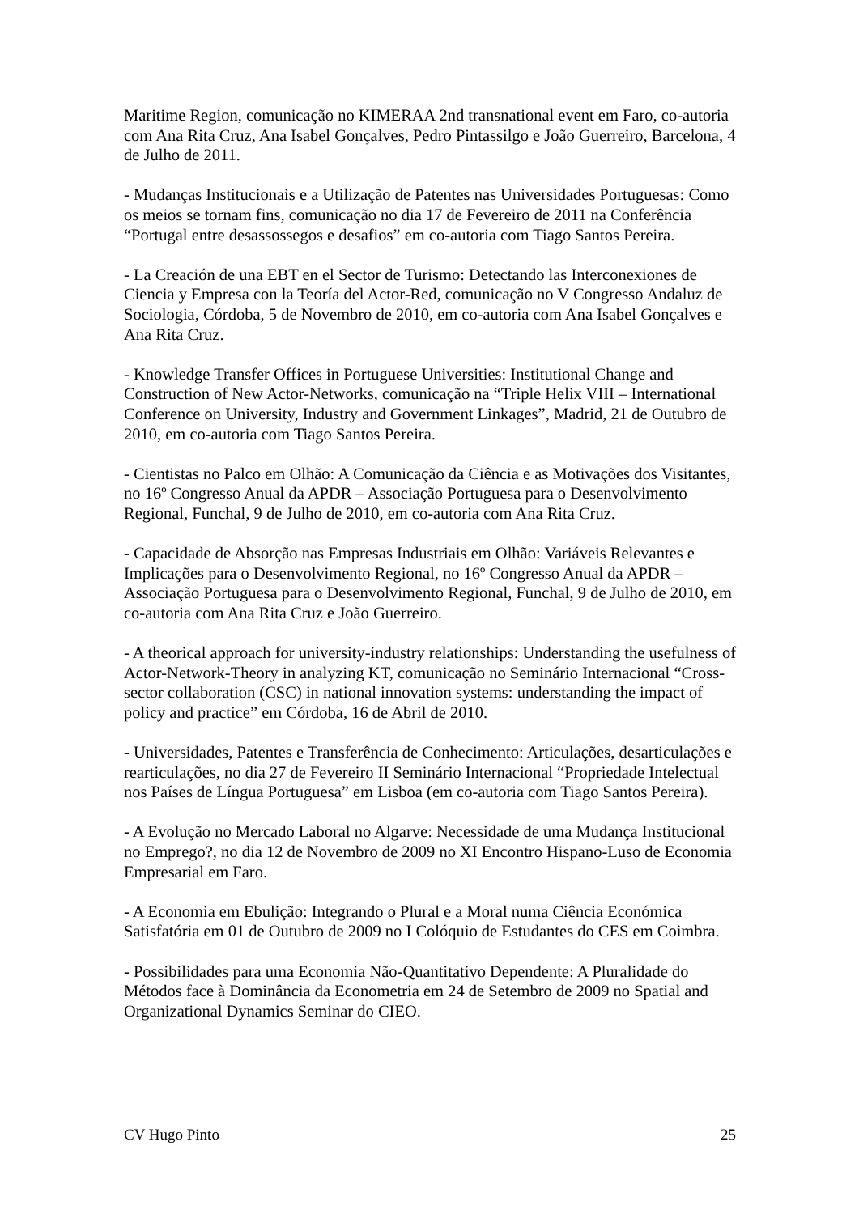Maritime Region, comunicação no KIMERAA 2nd transnational event em Faro, co-autoria com Ana Rita Cruz, Ana Isabel Gonçalves, Pedro Pintassilgo e João Guerreiro, Barcelona, 4 de Julho de 2011.
- Mudanças Institucionais e a Utilização de Patentes nas Universidades Portuguesas: Como os meios se tornam fins, comunicação no dia 17 de Fevereiro de 2011 na Conferência “Portugal entre desassossegos e desafios” em co-autoria com Tiago Santos Pereira.
- La Creación de una EBT en el Sector de Turismo: Detectando las Interconexiones de Ciencia y Empresa con la Teoría del Actor-Red, comunicação no V Congresso Andaluz de Sociologia, Córdoba, 5 de Novembro de 2010, em co-autoria com Ana Isabel Gonçalves e Ana Rita Cruz.
- Knowledge Transfer Offices in Portuguese Universities: Institutional Change and Construction of New Actor-Networks, comunicação na “Triple Helix VIII – International Conference on University, Industry and Government Linkages”, Madrid, 21 de Outubro de 2010, em co-autoria com Tiago Santos Pereira.
- Cientistas no Palco em Olhão: A Comunicação da Ciência e as Motivações dos Visitantes, no 16º Congresso Anual da APDR – Associação Portuguesa para o Desenvolvimento Regional, Funchal, 9 de Julho de 2010, em co-autoria com Ana Rita Cruz.
- Capacidade de Absorção nas Empresas Industriais em Olhão: Variáveis Relevantes e Implicações para o Desenvolvimento Regional, no 16º Congresso Anual da APDR – Associação Portuguesa para o Desenvolvimento Regional, Funchal, 9 de Julho de 2010, em co-autoria com Ana Rita Cruz e João Guerreiro.
- A theorical approach for university-industry relationships: Understanding the usefulness of Actor-Network-Theory in analyzing KT, comunicação no Seminário Internacional “Cross-sector collaboration (CSC) in national innovation systems: understanding the impact of policy and practice” em Córdoba, 16 de Abril de 2010.
- Universidades, Patentes e Transferência de Conhecimento: Articulações, desarticulações e rearticulações, no dia 27 de Fevereiro II Seminário Internacional “Propriedade Intelectual nos Países de Língua Portuguesa” em Lisboa (em co-autoria com Tiago Santos Pereira).
- A Evolução no Mercado Laboral no Algarve: Necessidade de uma Mudança Institucional no Emprego?, no dia 12 de Novembro de 2009 no XI Encontro Hispano-Luso de Economia Empresarial em Faro.
- A Economia em Ebulição: Integrando o Plural e a Moral numa Ciência Económica Satisfatória em 01 de Outubro de 2009 no I Colóquio de Estudantes do CES em Coimbra.
- Possibilidades para uma Economia Não-Quantitativo Dependente: A Pluralidade do Métodos face à Dominância da Econometria em 24 de Setembro de 2009 no Spatial and Organizational Dynamics Seminar do CIEO.
CV Hugo Pinto 25